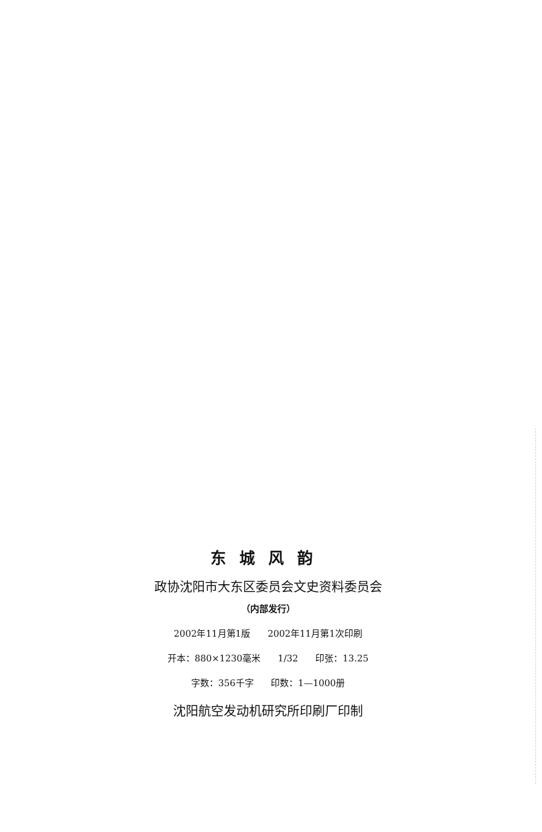东城风韵
政协沈阳市大东区委员会文史资料委员会
（内部发行）
2002年11月第1版 2002年11月第1次印刷
开本：880×1230毫米 1/32 印张：13.25
字数：356千字 印数：1—1000册
沈阳航空发动机研究所印刷厂印制